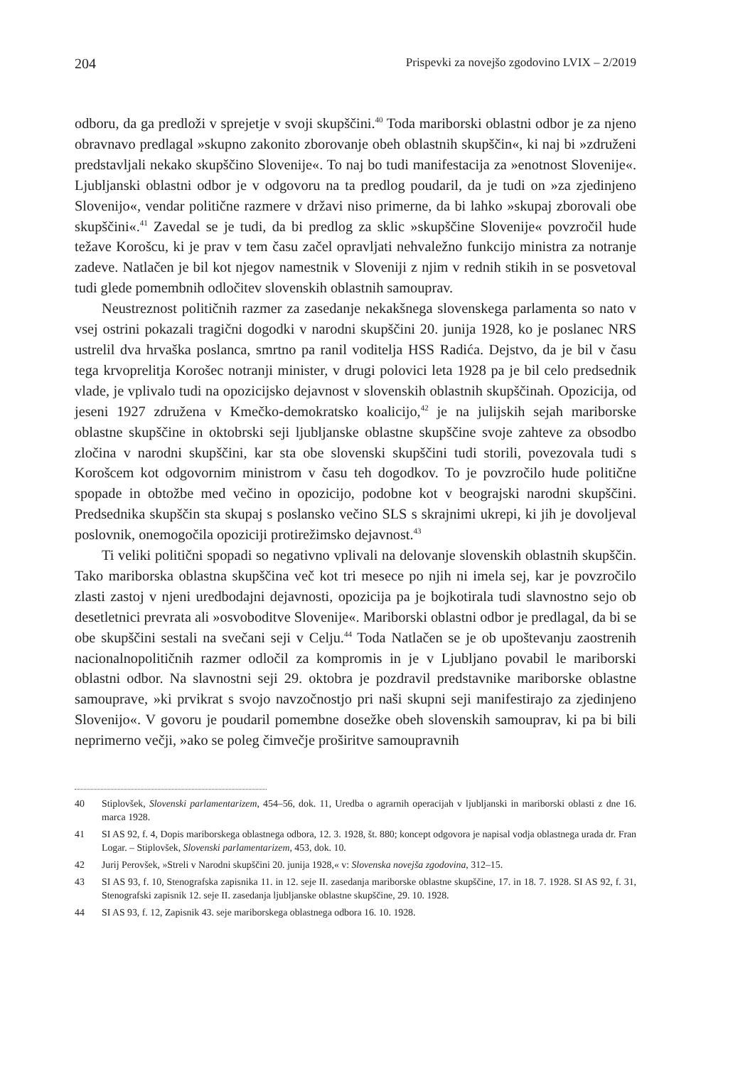204 Prispevki za novejšo zgodovino LVIX – 2/2019
odboru, da ga predloži v sprejetje v svoji skupščini.<sup>40</sup> Toda mariborski oblastni odbor je za njeno obravnavo predlagal »skupno zakonito zborovanje obeh oblastnih skupščin«, ki naj bi »združeni predstavljali nekako skupščino Slovenije«. To naj bo tudi manifestacija za »enotnost Slovenije«. Ljubljanski oblastni odbor je v odgovoru na ta predlog poudaril, da je tudi on »za zjedinjeno Slovenijo«, vendar politične razmere v državi niso primerne, da bi lahko »skupaj zborovali obe skupščini«.<sup>41</sup> Zavedal se je tudi, da bi predlog za sklic »skupščine Slovenije« povzročil hude težave Korošcu, ki je prav v tem času začel opravljati nehvaležno funkcijo ministra za notranje zadeve. Natlačen je bil kot njegov namestnik v Sloveniji z njim v rednih stikih in se posvetoval tudi glede pomembnih odločitev slovenskih oblastnih samouprav.
Neustreznost političnih razmer za zasedanje nekakšnega slovenskega parlamenta so nato v vsej ostrini pokazali tragični dogodki v narodni skupščini 20. junija 1928, ko je poslanec NRS ustrelil dva hrvaška poslanca, smrtno pa ranil voditelja HSS Radića. Dejstvo, da je bil v času tega krvoprelitja Korošec notranji minister, v drugi polovici leta 1928 pa je bil celo predsednik vlade, je vplivalo tudi na opozicijsko dejavnost v slovenskih oblastnih skupščinah. Opozicija, od jeseni 1927 združena v Kmečko-demokratsko koalicijo,<sup>42</sup> je na julijskih sejah mariborske oblastne skupščine in oktobrski seji ljubljanske oblastne skupščine svoje zahteve za obsodbo zločina v narodni skupščini, kar sta obe slovenski skupščini tudi storili, povezovala tudi s Korošcem kot odgovornim ministrom v času teh dogodkov. To je povzročilo hude politične spopade in obtožbe med večino in opozicijo, podobne kot v beograjski narodni skupščini. Predsednika skupščin sta skupaj s poslansko večino SLS s skrajnimi ukrepi, ki jih je dovoljeval poslovnik, onemogočila opoziciji protirežimsko dejavnost.<sup>43</sup>
Ti veliki politični spopadi so negativno vplivali na delovanje slovenskih oblastnih skupščin. Tako mariborska oblastna skupščina več kot tri mesece po njih ni imela sej, kar je povzročilo zlasti zastoj v njeni uredbodajni dejavnosti, opozicija pa je bojkotirala tudi slavnostno sejo ob desetletnici prevrata ali »osvoboditve Slovenije«. Mariborski oblastni odbor je predlagal, da bi se obe skupščini sestali na svečani seji v Celju.<sup>44</sup> Toda Natlačen se je ob upoštevanju zaostrenih nacionalnopolitičnih razmer odločil za kompromis in je v Ljubljano povabil le mariborski oblastni odbor. Na slavnostni seji 29. oktobra je pozdravil predstavnike mariborske oblastne samouprave, »ki prvikrat s svojo navzočnostjo pri naši skupni seji manifestirajo za zjedinjeno Slovenijo«. V govoru je poudaril pomembne dosežke obeh slovenskih samouprav, ki pa bi bili neprimerno večji, »ako se poleg čimvečje proširitve samoupravnih
40 Stiplovšek, Slovenski parlamentarizem, 454–56, dok. 11, Uredba o agrarnih operacijah v ljubljanski in mariborski oblasti z dne 16. marca 1928.
41 SI AS 92, f. 4, Dopis mariborskega oblastnega odbora, 12. 3. 1928, št. 880; koncept odgovora je napisal vodja oblastnega urada dr. Fran Logar. – Stiplovšek, Slovenski parlamentarizem, 453, dok. 10.
42 Jurij Perovšek, »Streli v Narodni skupščini 20. junija 1928,« v: Slovenska novejša zgodovina, 312–15.
43 SI AS 93, f. 10, Stenografska zapisnika 11. in 12. seje II. zasedanja mariborske oblastne skupščine, 17. in 18. 7. 1928. SI AS 92, f. 31, Stenografski zapisnik 12. seje II. zasedanja ljubljanske oblastne skupščine, 29. 10. 1928.
44 SI AS 93, f. 12, Zapisnik 43. seje mariborskega oblastnega odbora 16. 10. 1928.